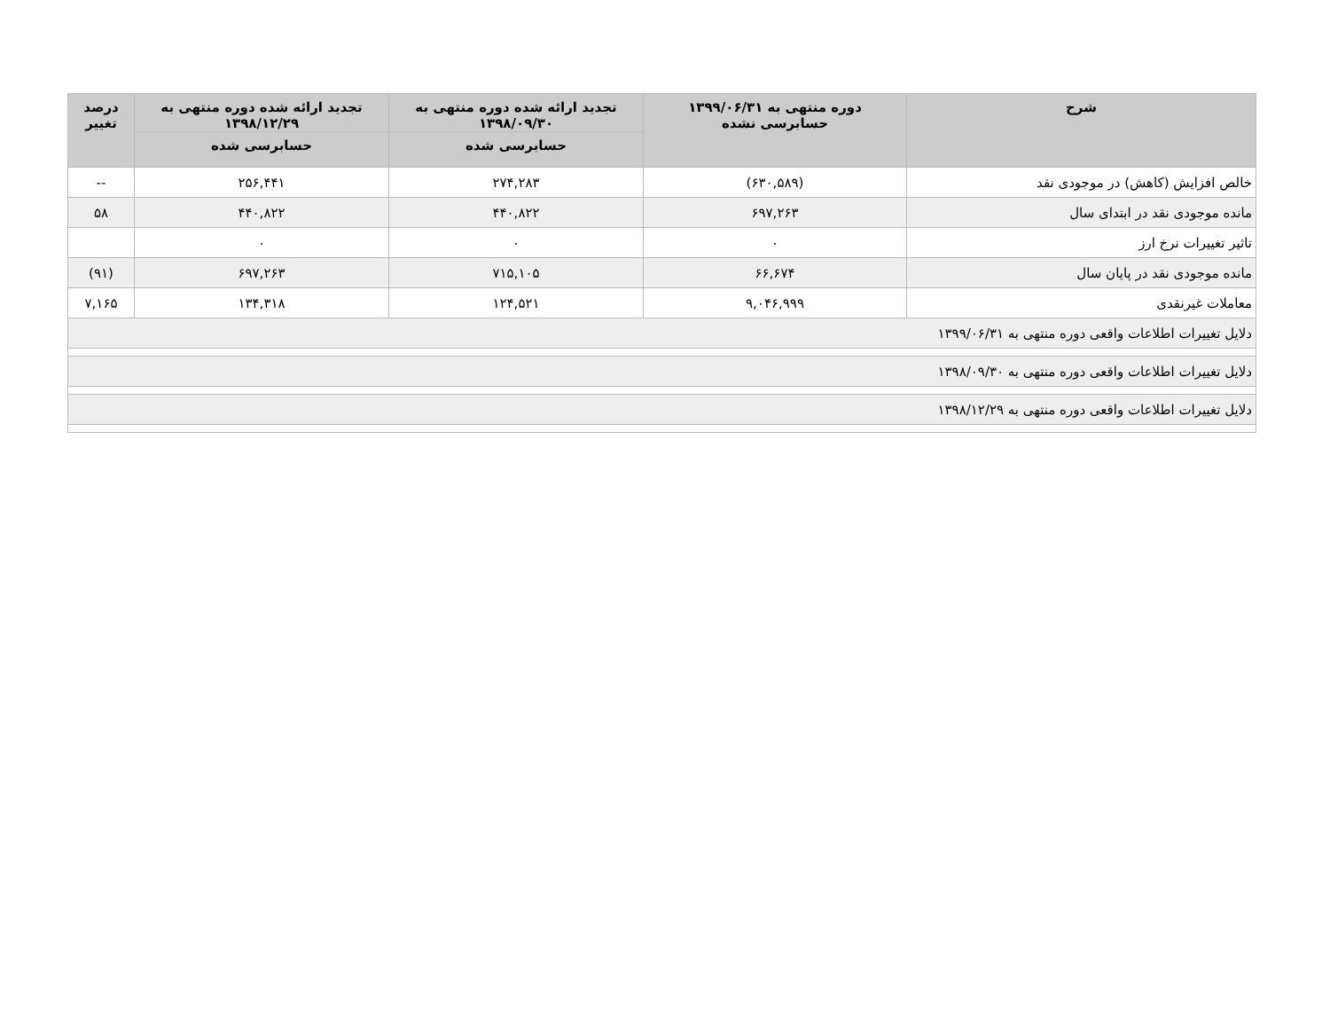| شرح | دوره منتهی به ۱۳۹۹/۰۶/۳۱ حسابرسی نشده | تجدید ارائه شده دوره منتهی به ۱۳۹۸/۰۹/۳۰ | تجدید ارائه شده دوره منتهی به ۱۳۹۸/۱۲/۲۹ | درصد تغییر |
| --- | --- | --- | --- | --- |
| | | حسابرسی شده | حسابرسی شده | |
| خالص افزایش (کاهش) در موجودی نقد | (۶۳۰,۵۸۹) | ۲۷۴,۲۸۳ | ۲۵۶,۴۴۱ | -- |
| مانده موجودی نقد در ابتدای سال | ۶۹۷,۲۶۳ | ۴۴۰,۸۲۲ | ۴۴۰,۸۲۲ | ۵۸ |
| تاثیر تغییرات نرخ ارز | ۰ | ۰ | ۰ | |
| مانده موجودی نقد در پایان سال | ۶۶,۶۷۴ | ۷۱۵,۱۰۵ | ۶۹۷,۲۶۳ | (۹۱) |
| معاملات غیرنقدی | ۹,۰۴۶,۹۹۹ | ۱۲۴,۵۲۱ | ۱۳۴,۳۱۸ | ۷,۱۶۵ |
| دلایل تغییرات اطلاعات واقعی دوره منتهی به ۱۳۹۹/۰۶/۳۱ | | | | |
| دلایل تغییرات اطلاعات واقعی دوره منتهی به ۱۳۹۸/۰۹/۳۰ | | | | |
| دلایل تغییرات اطلاعات واقعی دوره منتهی به ۱۳۹۸/۱۲/۲۹ | | | | |